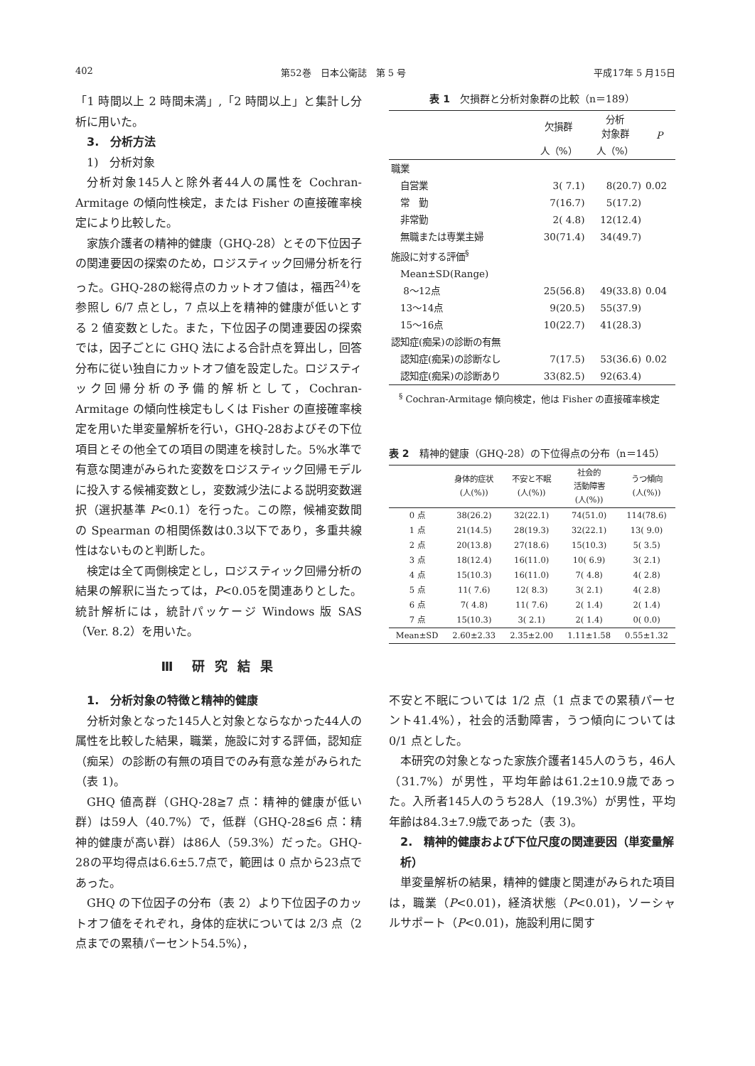402 第52巻　日本公衛誌　第 5 号 平成17年 5 月15日
「1 時間以上 2 時間未満」,「2 時間以上」と集計し分析に用いた。
3.　分析方法
1)　分析対象
分析対象145人と除外者44人の属性を Cochran-Armitage の傾向性検定，または Fisher の直接確率検定により比較した。
家族介護者の精神的健康（GHQ-28）とその下位因子の関連要因の探索のため，ロジスティック回帰分析を行った。GHQ-28の総得点のカットオフ値は，福西<sup>24)</sup>を参照し 6/7 点とし，7 点以上を精神的健康が低いとする 2 値変数とした。また，下位因子の関連要因の探索では，因子ごとに GHQ 法による合計点を算出し，回答分布に従い独自にカットオフ値を設定した。ロジスティック回帰分析の予備的解析として，Cochran-Armitage の傾向性検定もしくは Fisher の直接確率検定を用いた単変量解析を行い，GHQ-28およびその下位項目とその他全ての項目の関連を検討した。5%水準で有意な関連がみられた変数をロジスティック回帰モデルに投入する候補変数とし，変数減少法による説明変数選択（選択基準 P<0.1）を行った。この際，候補変数間の Spearman の相関係数は0.3以下であり，多重共線性はないものと判断した。
検定は全て両側検定とし，ロジスティック回帰分析の結果の解釈に当たっては，P<0.05を関連ありとした。統計解析には，統計パッケージ Windows 版 SAS（Ver. 8.2）を用いた。
Ⅲ　研 究 結 果
1.　分析対象の特徴と精神的健康
分析対象となった145人と対象とならなかった44人の属性を比較した結果，職業，施設に対する評価，認知症（痴呆）の診断の有無の項目でのみ有意な差がみられた（表 1)。
GHQ 値高群（GHQ-28≧7 点：精神的健康が低い群）は59人（40.7%）で，低群（GHQ-28≦6 点：精神的健康が高い群）は86人（59.3%）だった。GHQ-28の平均得点は6.6±5.7点で，範囲は 0 点から23点であった。
GHQ の下位因子の分布（表 2）より下位因子のカットオフ値をそれぞれ，身体的症状については 2/3 点（2 点までの累積パーセント54.5%），
表 1　欠損群と分析対象群の比較（n＝189）
| | 欠損群 | 分析 対象群 | P |
| --- | --- | --- | --- |
| | 人（%） | 人（%） | |
| 職業 | | | |
| 自営業 | 3( 7.1) | 8(20.7) | 0.02 |
| 常 勤 | 7(16.7) | 5(17.2) | |
| 非常勤 | 2( 4.8) | 12(12.4) | |
| 無職または専業主婦 | 30(71.4) | 34(49.7) | |
| 施設に対する評価<sup>§</sup> | | | |
| Mean±SD(Range) | | | |
| 8～12点 | 25(56.8) | 49(33.8) | 0.04 |
| 13～14点 | 9(20.5) | 55(37.9) | |
| 15～16点 | 10(22.7) | 41(28.3) | |
| 認知症(痴呆)の診断の有無 | | | |
| 認知症(痴呆)の診断なし | 7(17.5) | 53(36.6) | 0.02 |
| 認知症(痴呆)の診断あり | 33(82.5) | 92(63.4) | |
<sup>§</sup> Cochran-Armitage 傾向検定，他は Fisher の直接確率検定
表 2　精神的健康（GHQ-28）の下位得点の分布（n＝145）
| | 身体的症状 (人(%)) | 不安と不眠 (人(%)) | 社会的 活動障害 (人(%)) | うつ傾向 (人(%)) |
| --- | --- | --- | --- | --- |
| 0 点 | 38(26.2) | 32(22.1) | 74(51.0) | 114(78.6) |
| 1 点 | 21(14.5) | 28(19.3) | 32(22.1) | 13( 9.0) |
| 2 点 | 20(13.8) | 27(18.6) | 15(10.3) | 5( 3.5) |
| 3 点 | 18(12.4) | 16(11.0) | 10( 6.9) | 3( 2.1) |
| 4 点 | 15(10.3) | 16(11.0) | 7( 4.8) | 4( 2.8) |
| 5 点 | 11( 7.6) | 12( 8.3) | 3( 2.1) | 4( 2.8) |
| 6 点 | 7( 4.8) | 11( 7.6) | 2( 1.4) | 2( 1.4) |
| 7 点 | 15(10.3) | 3( 2.1) | 2( 1.4) | 0( 0.0) |
| Mean±SD | 2.60±2.33 | 2.35±2.00 | 1.11±1.58 | 0.55±1.32 |
不安と不眠については 1/2 点（1 点までの累積パーセント41.4%），社会的活動障害，うつ傾向については 0/1 点とした。
本研究の対象となった家族介護者145人のうち，46人（31.7%）が男性，平均年齢は61.2±10.9歳であった。入所者145人のうち28人（19.3%）が男性，平均年齢は84.3±7.9歳であった（表 3)。
2.　精神的健康および下位尺度の関連要因（単変量解析）
単変量解析の結果，精神的健康と関連がみられた項目は，職業（P<0.01)，経済状態（P<0.01)，ソーシャルサポート（P<0.01)，施設利用に関す